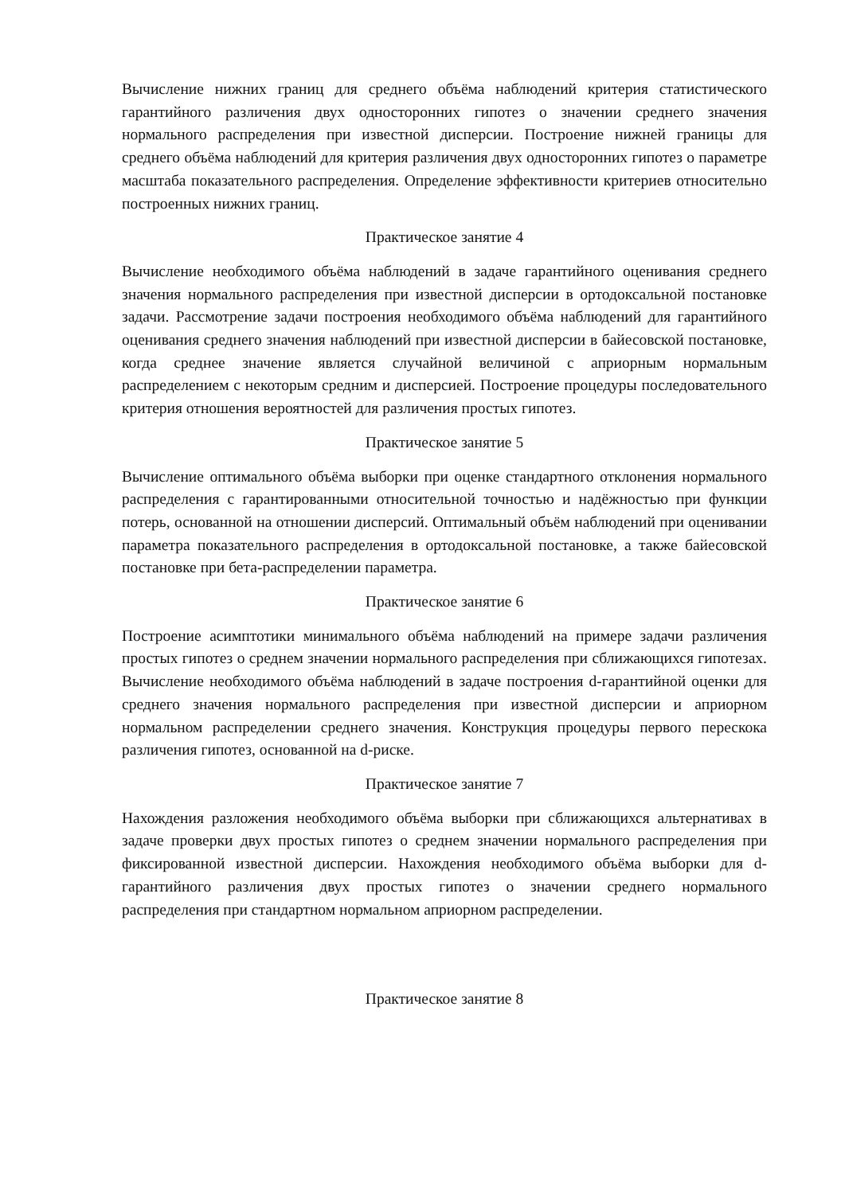Вычисление нижних границ для среднего объёма наблюдений критерия статистического гарантийного различения двух односторонних гипотез о значении среднего значения нормального распределения при известной дисперсии. Построение нижней границы для среднего объёма наблюдений для критерия различения двух односторонних гипотез о параметре масштаба показательного распределения. Определение эффективности критериев относительно построенных нижних границ.
Практическое занятие 4
Вычисление необходимого объёма наблюдений в задаче гарантийного оценивания среднего значения нормального распределения при известной дисперсии в ортодоксальной постановке задачи. Рассмотрение задачи построения необходимого объёма наблюдений для гарантийного оценивания среднего значения наблюдений при известной дисперсии в байесовской постановке, когда среднее значение является случайной величиной с априорным нормальным распределением с некоторым средним и дисперсией. Построение процедуры последовательного критерия отношения вероятностей для различения простых гипотез.
Практическое занятие 5
Вычисление оптимального объёма выборки при оценке стандартного отклонения нормального распределения с гарантированными относительной точностью и надёжностью при функции потерь, основанной на отношении дисперсий. Оптимальный объём наблюдений при оценивании параметра показательного распределения в ортодоксальной постановке, а также байесовской постановке при бета-распределении параметра.
Практическое занятие 6
Построение асимптотики минимального объёма наблюдений на примере задачи различения простых гипотез о среднем значении нормального распределения при сближающихся гипотезах. Вычисление необходимого объёма наблюдений в задаче построения d-гарантийной оценки для среднего значения нормального распределения при известной дисперсии и априорном нормальном распределении среднего значения. Конструкция процедуры первого перескока различения гипотез, основанной на d-риске.
Практическое занятие 7
Нахождения разложения необходимого объёма выборки при сближающихся альтернативах в задаче проверки двух простых гипотез о среднем значении нормального распределения при фиксированной известной дисперсии. Нахождения необходимого объёма выборки для d-гарантийного различения двух простых гипотез о значении среднего нормального распределения при стандартном нормальном априорном распределении.
Практическое занятие 8